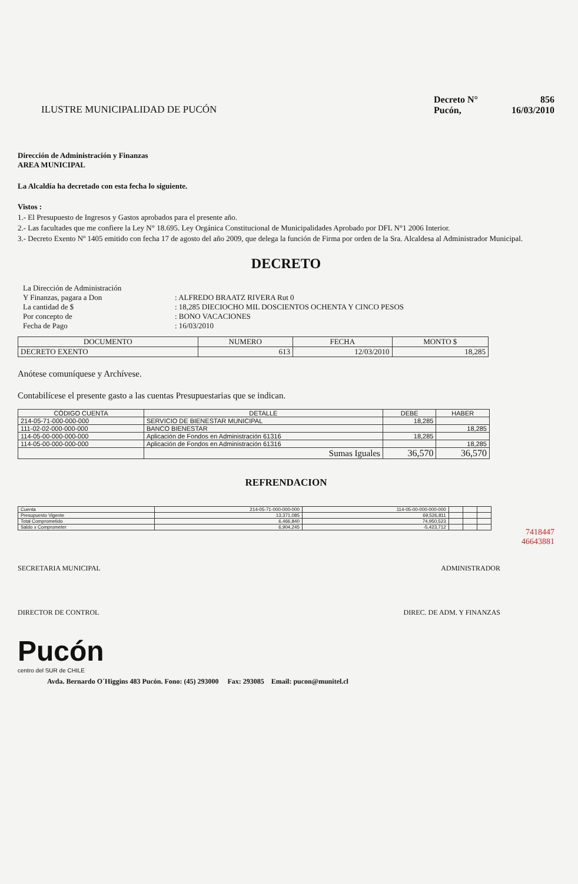ILUSTRE MUNICIPALIDAD DE PUCÓN
Decreto N° 856
Pucón, 16/03/2010
Dirección de Administración y Finanzas
AREA MUNICIPAL
La Alcaldía ha decretado con esta fecha lo siguiente.
Vistos :
1.- El Presupuesto de Ingresos y Gastos aprobados para el presente año.
2.- Las facultades que me confiere la Ley N° 18.695. Ley Orgánica Constitucional de Municipalidades Aprobado por DFL N°1 2006 Interior.
3.- Decreto Exento Nº 1405 emitido con fecha 17 de agosto del año 2009, que delega la función de Firma por orden de la Sra. Alcaldesa al Administrador Municipal.
DECRETO
| La Dirección de Administración | |
| Y Finanzas, pagara a Don | : ALFREDO BRAATZ RIVERA Rut 0 |
| La cantidad de $ | : 18,285 DIECIOCHO MIL DOSCIENTOS OCHENTA Y CINCO PESOS |
| Por concepto de | : BONO VACACIONES |
| Fecha de Pago | : 16/03/2010 |
| DOCUMENTO | NUMERO | FECHA | MONTO $ |
| --- | --- | --- | --- |
| DECRETO EXENTO | 613 | 12/03/2010 | 18,285 |
Anótese comuníquese y Archívese.
Contabilícese el presente gasto a las cuentas Presupuestarias que se indican.
| CÓDIGO CUENTA | DETALLE | DEBE | HABER |
| --- | --- | --- | --- |
| 214-05-71-000-000-000 | SERVICIO DE BIENESTAR MUNICIPAL | 18,285 | |
| 111-02-02-000-000-000 | BANCO BIENESTAR | | 18,285 |
| 114-05-00-000-000-000 | Aplicación de Fondos en Administración 61316 | 18,285 | |
| 114-05-00-000-000-000 | Aplicación de Fondos en Administración 61316 | | 18,285 |
| | Sumas Iguales | 36,570 | 36,570 |
REFRENDACION
| Cuenta | 214-05-71-000-000-000 | 114-05-00-000-000-000 | | | |
| Presupuesto Vigente | 13,371,085 | 69,526,811 | | | |
| Total Comprometido | 6,466,840 | 74,950,523 | | | |
| Saldo x Comprometer | 6,904,245 | -5,423,712 | | | |
7418447
46643881
SECRETARIA MUNICIPAL ADMINISTRADOR
DIRECTOR DE CONTROL DIREC. DE ADM. Y FINANZAS
Pucón
centro del SUR de CHILE
Avda. Bernardo O´Higgins 483 Pucón. Fono: (45) 293000 Fax: 293085 Email: pucon@munitel.cl